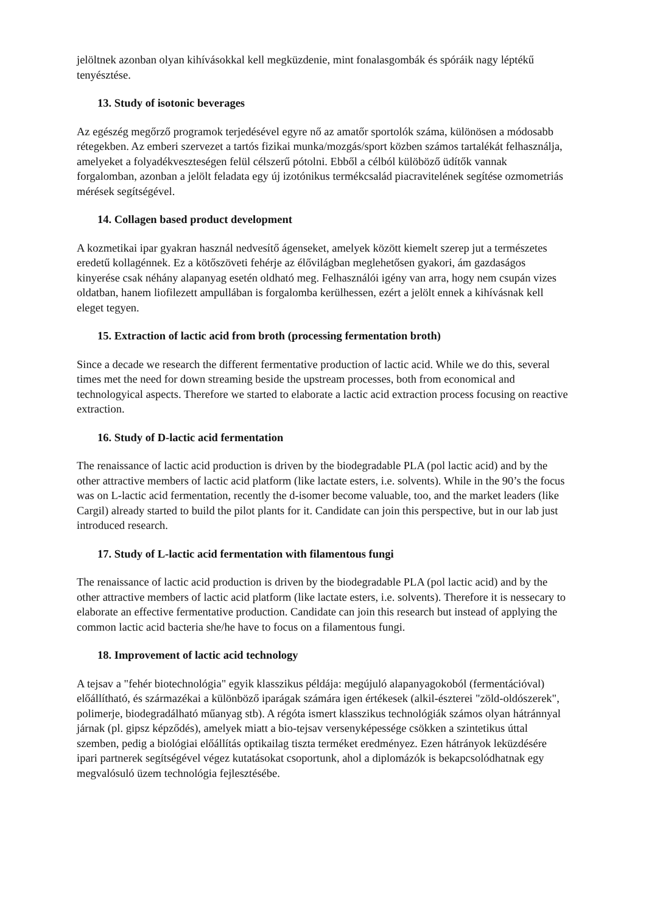jelöltnek azonban olyan kihívásokkal kell megküzdenie, mint fonalasgombák és spóráik nagy léptékű tenyésztése.
13. Study of isotonic beverages
Az egészég megőrző programok terjedésével egyre nő az amatőr sportolók száma, különösen a módosabb rétegekben. Az emberi szervezet a tartós fizikai munka/mozgás/sport közben számos tartalékát felhasználja, amelyeket a folyadékveszteségen felül célszerű pótolni. Ebből a célból külöböző üdítők vannak forgalomban, azonban a jelölt feladata egy új izotónikus termékcsalád piacravitelének segítése ozmometriás mérések segítségével.
14. Collagen based product development
A kozmetikai ipar gyakran használ nedvesítő ágenseket, amelyek között kiemelt szerep jut a természetes eredetű kollagénnek. Ez a kötőszöveti fehérje az élővilágban meglehetősen gyakori, ám gazdaságos kinyerése csak néhány alapanyag esetén oldható meg. Felhasználói igény van arra, hogy nem csupán vizes oldatban, hanem liofilezett ampullában is forgalomba kerülhessen, ezért a jelölt ennek a kihívásnak kell eleget tegyen.
15. Extraction of lactic acid from broth (processing fermentation broth)
Since a decade we research the different fermentative production of lactic acid. While we do this, several times met the need for down streaming beside the upstream processes, both from economical and technologyical aspects. Therefore we started to elaborate a lactic acid extraction process focusing on reactive extraction.
16. Study of D-lactic acid fermentation
The renaissance of lactic acid production is driven by the biodegradable PLA (pol lactic acid) and by the other attractive members of lactic acid platform (like lactate esters, i.e. solvents). While in the 90’s the focus was on L-lactic acid fermentation, recently the d-isomer become valuable, too, and the market leaders (like Cargil) already started to build the pilot plants for it. Candidate can join this perspective, but in our lab just introduced research.
17. Study of L-lactic acid fermentation with filamentous fungi
The renaissance of lactic acid production is driven by the biodegradable PLA (pol lactic acid) and by the other attractive members of lactic acid platform (like lactate esters, i.e. solvents). Therefore it is nessecary to elaborate an effective fermentative production. Candidate can join this research but instead of applying the common lactic acid bacteria she/he have to focus on a filamentous fungi.
18. Improvement of lactic acid technology
A tejsav a "fehér biotechnológia" egyik klasszikus példája: megújuló alapanyagokoból (fermentációval) előállítható, és származékai a különböző iparágak számára igen értékesek (alkil-észterei "zöld-oldószerek", polimerje, biodegradálható műanyag stb). A régóta ismert klasszikus technológiák számos olyan hátránnyal járnak (pl. gipsz képződés), amelyek miatt a bio-tejsav versenyképessége csökken a szintetikus úttal szemben, pedig a biológiai előállítás optikailag tiszta terméket eredményez. Ezen hátrányok leküzdésére ipari partnerek segítségével végez kutatásokat csoportunk, ahol a diplomázók is bekapcsolódhatnak egy megvalósuló üzem technológia fejlesztésébe.